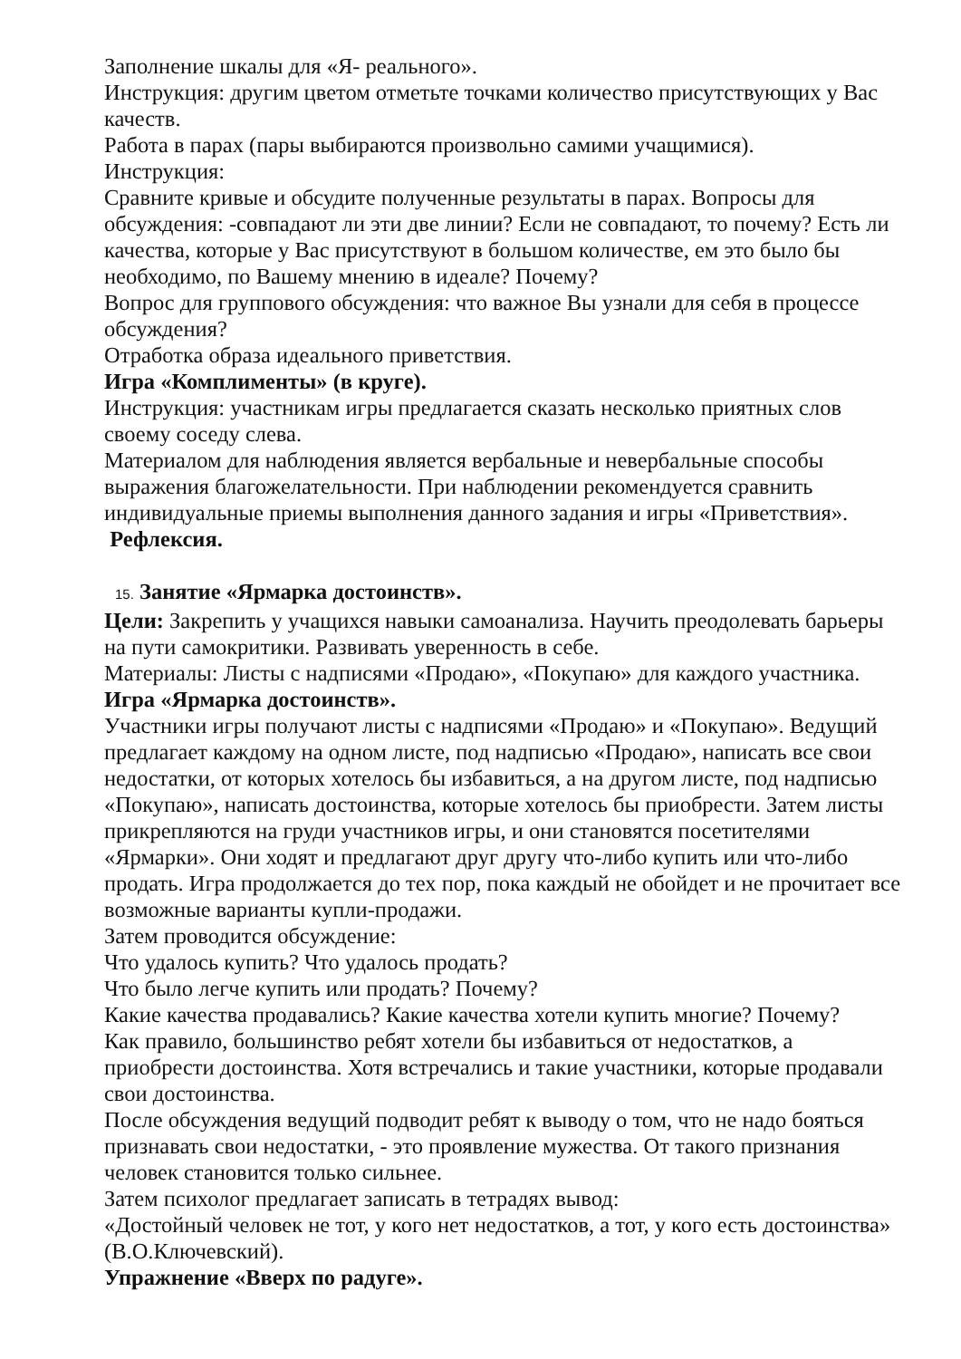Заполнение шкалы для «Я- реального».
Инструкция: другим цветом отметьте точками количество присутствующих у Вас качеств.
Работа в парах (пары выбираются произвольно самими учащимися).
Инструкция:
Сравните кривые и обсудите полученные результаты в парах. Вопросы для обсуждения: -совпадают ли эти две линии? Если не совпадают, то почему? Есть ли качества, которые у Вас присутствуют в большом количестве, ем это было бы необходимо, по Вашему мнению в идеале? Почему?
Вопрос для группового обсуждения: что важное Вы узнали для себя в процессе обсуждения?
Отработка образа идеального приветствия.
Игра «Комплименты» (в круге).
Инструкция: участникам игры предлагается сказать несколько приятных слов своему соседу слева.
Материалом для наблюдения является вербальные и невербальные способы выражения благожелательности. При наблюдении рекомендуется сравнить индивидуальные приемы выполнения данного задания и игры «Приветствия».
Рефлексия.
15. Занятие «Ярмарка достоинств».
Цели: Закрепить у учащихся навыки самоанализа. Научить преодолевать барьеры на пути самокритики. Развивать уверенность в себе.
Материалы: Листы с надписями «Продаю», «Покупаю» для каждого участника.
Игра «Ярмарка достоинств».
Участники игры получают листы с надписями «Продаю» и «Покупаю». Ведущий предлагает каждому на одном листе, под надписью «Продаю», написать все свои недостатки, от которых хотелось бы избавиться, а на другом листе, под надписью «Покупаю», написать достоинства, которые хотелось бы приобрести. Затем листы прикрепляются на груди участников игры, и они становятся посетителями «Ярмарки». Они ходят и предлагают друг другу что-либо купить или что-либо продать. Игра продолжается до тех пор, пока каждый не обойдет и не прочитает все возможные варианты купли-продажи.
Затем проводится обсуждение:
Что удалось купить? Что удалось продать?
Что было легче купить или продать? Почему?
Какие качества продавались? Какие качества хотели купить многие? Почему?
Как правило, большинство ребят хотели бы избавиться от недостатков, а приобрести достоинства. Хотя встречались и такие участники, которые продавали свои достоинства.
После обсуждения ведущий подводит ребят к выводу о том, что не надо бояться признавать свои недостатки, - это проявление мужества. От такого признания человек становится только сильнее.
Затем психолог предлагает записать в тетрадях вывод:
«Достойный человек не тот, у кого нет недостатков, а тот, у кого есть достоинства» (В.О.Ключевский).
Упражнение «Вверх по радуге».